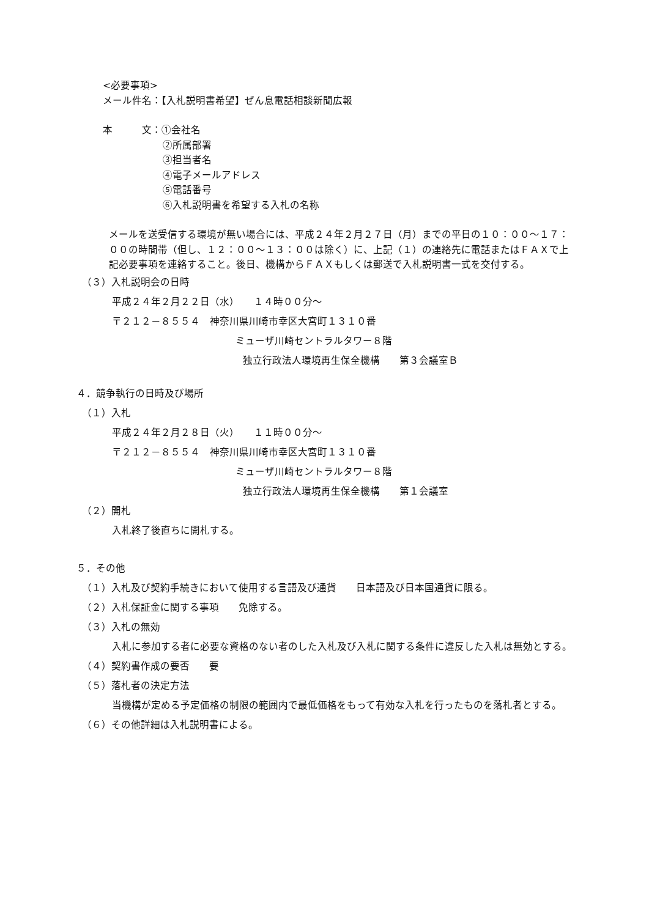<必要事項>
メール件名：【入札説明書希望】ぜん息電話相談新聞広報
本　　　文：①会社名
②所属部署
③担当者名
④電子メールアドレス
⑤電話番号
⑥入札説明書を希望する入札の名称
メールを送受信する環境が無い場合には、平成２４年２月２７日（月）までの平日の１０：００～１７：００の時間帯（但し、１２：００～１３：００は除く）に、上記（１）の連絡先に電話またはＦＡＸで上記必要事項を連絡すること。後日、機構からＦＡＸもしくは郵送で入札説明書一式を交付する。
（３）入札説明会の日時
平成２４年２月２２日（水）　　１４時００分～
〒２１２－８５５４　神奈川県川崎市幸区大宮町１３１０番
ミューザ川崎セントラルタワー８階
独立行政法人環境再生保全機構　　第３会議室Ｂ
４．競争執行の日時及び場所
（１）入札
平成２４年２月２８日（火）　　１１時００分～
〒２１２－８５５４　神奈川県川崎市幸区大宮町１３１０番
ミューザ川崎セントラルタワー８階
独立行政法人環境再生保全機構　　第１会議室
（２）開札
入札終了後直ちに開札する。
５．その他
（１）入札及び契約手続きにおいて使用する言語及び通貨　　日本語及び日本国通貨に限る。
（２）入札保証金に関する事項　　免除する。
（３）入札の無効
入札に参加する者に必要な資格のない者のした入札及び入札に関する条件に違反した入札は無効とする。
（４）契約書作成の要否　　要
（５）落札者の決定方法
当機構が定める予定価格の制限の範囲内で最低価格をもって有効な入札を行ったものを落札者とする。
（６）その他詳細は入札説明書による。